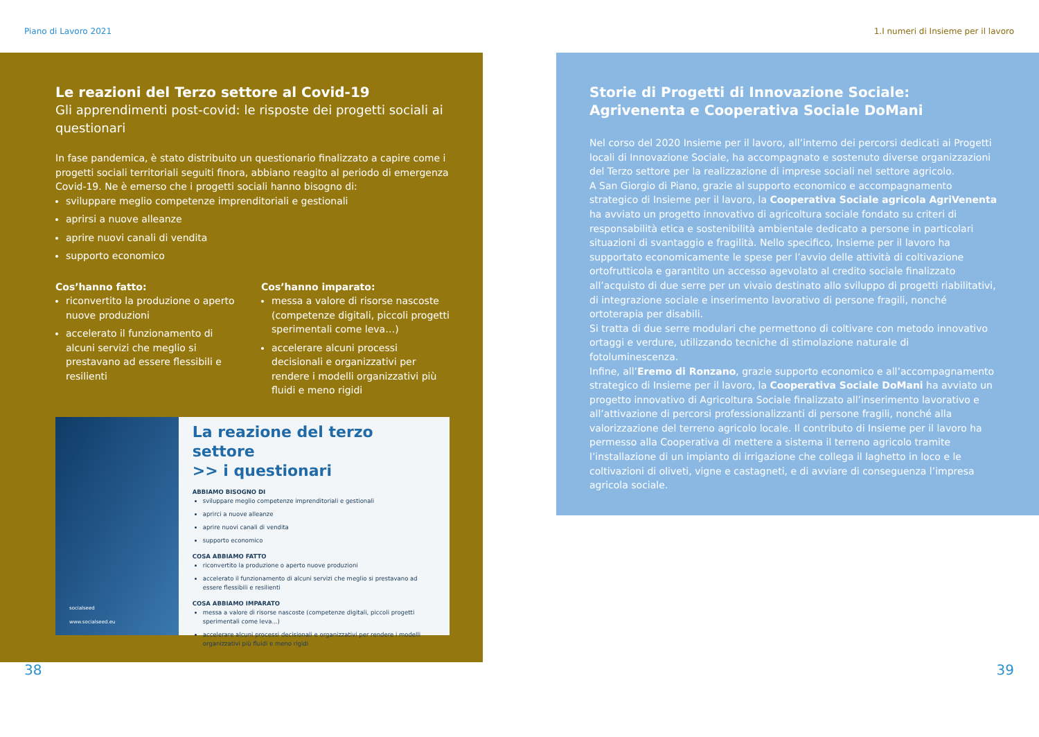Piano di Lavoro 2021 1.I numeri di Insieme per il lavoro
Le reazioni del Terzo settore al Covid-19
Gli apprendimenti post-covid: le risposte dei progetti sociali ai questionari
In fase pandemica, è stato distribuito un questionario finalizzato a capire come i progetti sociali territoriali seguiti finora, abbiano reagito al periodo di emergenza Covid-19. Ne è emerso che i progetti sociali hanno bisogno di:
sviluppare meglio competenze imprenditoriali e gestionali
aprirsi a nuove alleanze
aprire nuovi canali di vendita
supporto economico
Cos’hanno fatto:
riconvertito la produzione o aperto nuove produzioni
accelerato il funzionamento di alcuni servizi che meglio si prestavano ad essere flessibili e resilienti
Cos’hanno imparato:
messa a valore di risorse nascoste (competenze digitali, piccoli progetti sperimentali come leva…)
accelerare alcuni processi decisionali e organizzativi per rendere i modelli organizzativi più fluidi e meno rigidi
socialseed
www.socialseed.eu
La reazione del terzo settore
>> i questionari
ABBIAMO BISOGNO DI
sviluppare meglio competenze imprenditoriali e gestionali
aprirci a nuove alleanze
aprire nuovi canali di vendita
supporto economico
COSA ABBIAMO FATTO
riconvertito la produzione o aperto nuove produzioni
accelerato il funzionamento di alcuni servizi che meglio si prestavano ad essere flessibili e resilienti
COSA ABBIAMO IMPARATO
messa a valore di risorse nascoste (competenze digitali, piccoli progetti sperimentali come leva...)
accelerare alcuni processi decisionali e organizzativi per rendere i modelli organizzativi più fluidi e meno rigidi
Storie di Progetti di Innovazione Sociale: Agrivenenta e Cooperativa Sociale DoMani
Nel corso del 2020 Insieme per il lavoro, all’interno dei percorsi dedicati ai Progetti locali di Innovazione Sociale, ha accompagnato e sostenuto diverse organizzazioni del Terzo settore per la realizzazione di imprese sociali nel settore agricolo.
A San Giorgio di Piano, grazie al supporto economico e accompagnamento strategico di Insieme per il lavoro, la Cooperativa Sociale agricola AgriVenenta ha avviato un progetto innovativo di agricoltura sociale fondato su criteri di responsabilità etica e sostenibilità ambientale dedicato a persone in particolari situazioni di svantaggio e fragilità. Nello specifico, Insieme per il lavoro ha supportato economicamente le spese per l’avvio delle attività di coltivazione ortofrutticola e garantito un accesso agevolato al credito sociale finalizzato all’acquisto di due serre per un vivaio destinato allo sviluppo di progetti riabilitativi, di integrazione sociale e inserimento lavorativo di persone fragili, nonché ortoterapia per disabili.
Si tratta di due serre modulari che permettono di coltivare con metodo innovativo ortaggi e verdure, utilizzando tecniche di stimolazione naturale di fotoluminescenza.
Infine, all’Eremo di Ronzano, grazie supporto economico e all’accompagnamento strategico di Insieme per il lavoro, la Cooperativa Sociale DoMani ha avviato un progetto innovativo di Agricoltura Sociale finalizzato all’inserimento lavorativo e all’attivazione di percorsi professionalizzanti di persone fragili, nonché alla valorizzazione del terreno agricolo locale. Il contributo di Insieme per il lavoro ha permesso alla Cooperativa di mettere a sistema il terreno agricolo tramite l’installazione di un impianto di irrigazione che collega il laghetto in loco e le coltivazioni di oliveti, vigne e castagneti, e di avviare di conseguenza l’impresa agricola sociale.
38 39